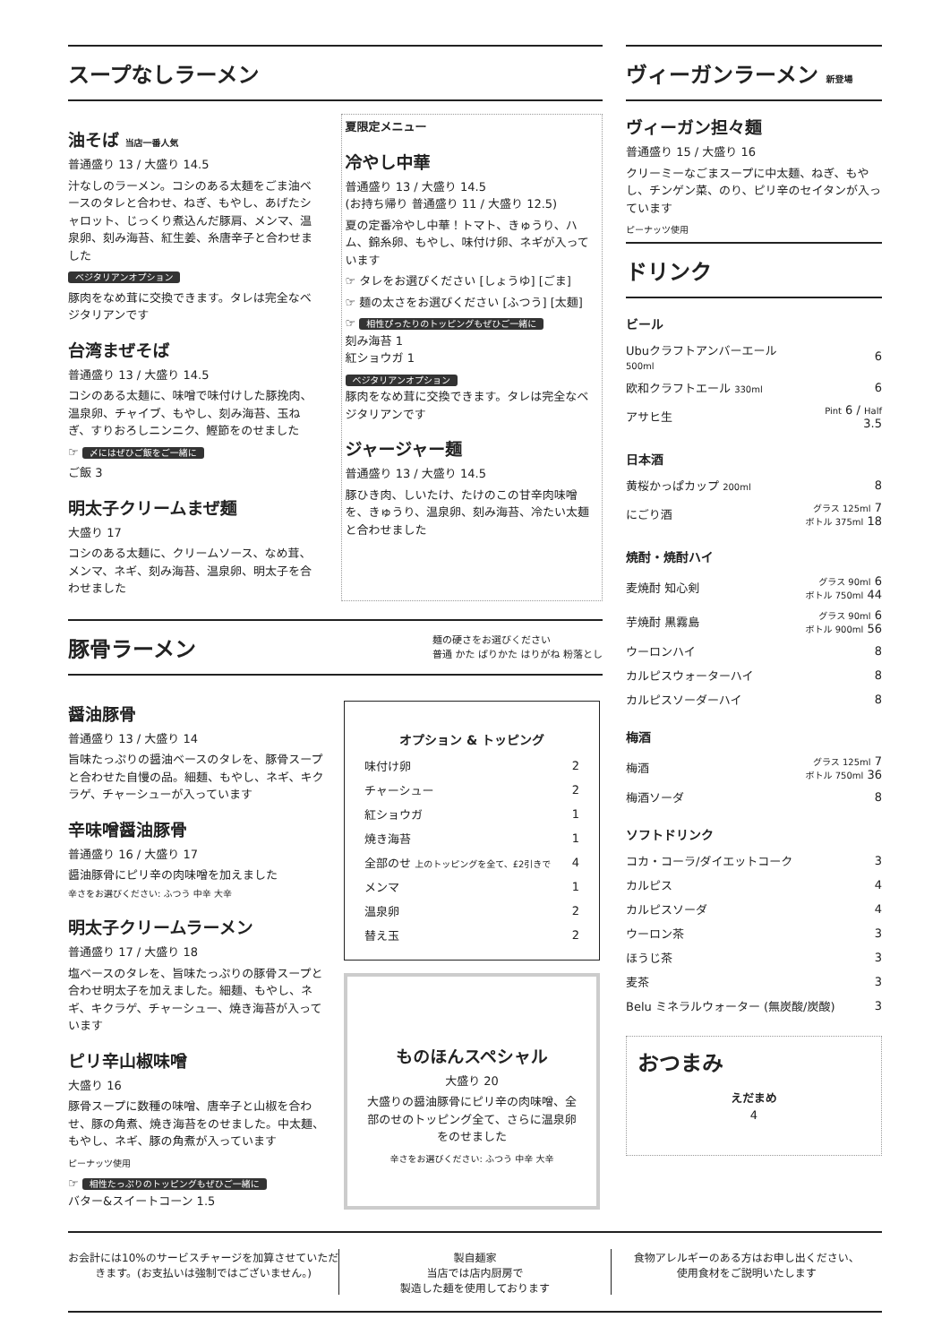スープなしラーメン
油そば 当店一番人気
普通盛り 13 / 大盛り 14.5
汁なしのラーメン。コシのある太麺をごま油ベースのタレと合わせ、ねぎ、もやし、あげたシャロット、じっくり煮込んだ豚肩、メンマ、温泉卵、刻み海苔、紅生姜、糸唐辛子と合わせました
ベジタリアンオプション
豚肉をなめ茸に交換できます。タレは完全なベジタリアンです
台湾まぜそば
普通盛り 13 / 大盛り 14.5
コシのある太麺に、味噌で味付けした豚挽肉、温泉卵、チャイブ、もやし、刻み海苔、玉ねぎ、すりおろしニンニク、鰹節をのせました
☞ 〆にはぜひご飯をご一緒に
ご飯 3
明太子クリームまぜ麺
大盛り 17
コシのある太麺に、クリームソース、なめ茸、メンマ、ネギ、刻み海苔、温泉卵、明太子を合わせました
夏限定メニュー
冷やし中華
普通盛り 13 / 大盛り 14.5
(お持ち帰り 普通盛り 11 / 大盛り 12.5)
夏の定番冷やし中華！トマト、きゅうり、ハム、錦糸卵、もやし、味付け卵、ネギが入っています
☞ タレをお選びください [しょうゆ] [ごま]
☞ 麺の太さをお選びください [ふつう] [太麺]
☞ 相性ぴったりのトッピングもぜひご一緒に
刻み海苔 1
紅ショウガ 1
ベジタリアンオプション
豚肉をなめ茸に交換できます。タレは完全なベジタリアンです
ジャージャー麺
普通盛り 13 / 大盛り 14.5
豚ひき肉、しいたけ、たけのこの甘辛肉味噌を、きゅうり、温泉卵、刻み海苔、冷たい太麺と合わせました
豚骨ラーメン 麺の硬さをお選びください
普通 かた ばりかた はりがね 粉落とし
醤油豚骨
普通盛り 13 / 大盛り 14
旨味たっぷりの醤油ベースのタレを、豚骨スープと合わせた自慢の品。細麺、もやし、ネギ、キクラゲ、チャーシューが入っています
辛味噌醤油豚骨
普通盛り 16 / 大盛り 17
醤油豚骨にピリ辛の肉味噌を加えました
辛さをお選びください: ふつう 中辛 大辛
明太子クリームラーメン
普通盛り 17 / 大盛り 18
塩ベースのタレを、旨味たっぷりの豚骨スープと合わせ明太子を加えました。細麺、もやし、ネギ、キクラゲ、チャーシュー、焼き海苔が入っています
ピリ辛山椒味噌
大盛り 16
豚骨スープに数種の味噌、唐辛子と山椒を合わせ、豚の角煮、焼き海苔をのせました。中太麺、もやし、ネギ、豚の角煮が入っています
ピーナッツ使用
☞ 相性たっぷりのトッピングもぜひご一緒に
バター&スイートコーン 1.5
オプション & トッピング
| 味付け卵 | 2 |
| チャーシュー | 2 |
| 紅ショウガ | 1 |
| 焼き海苔 | 1 |
| 全部のせ 上のトッピングを全て、£2引きで | 4 |
| メンマ | 1 |
| 温泉卵 | 2 |
| 替え玉 | 2 |
ものほんスペシャル
大盛り 20
大盛りの醤油豚骨にピリ辛の肉味噌、全部のせのトッピング全て、さらに温泉卵をのせました
辛さをお選びください: ふつう 中辛 大辛
ヴィーガンラーメン 新登場
ヴィーガン担々麺
普通盛り 15 / 大盛り 16
クリーミーなごまスープに中太麺、ねぎ、もやし、チンゲン菜、のり、ピリ辛のセイタンが入っています
ピーナッツ使用
ドリンク
ビール
| Ubuクラフトアンバーエール 500ml | 6 |
| 欧和クラフトエール 330ml | 6 |
| アサヒ生 | Pint 6 / Half 3.5 |
日本酒
| 黄桜かっぱカップ 200ml | 8 |
| にごり酒 | グラス 125ml 7 ボトル 375ml 18 |
焼酎・焼酎ハイ
| 麦焼酎 知心剣 | グラス 90ml 6 ボトル 750ml 44 |
| 芋焼酎 黒霧島 | グラス 90ml 6 ボトル 900ml 56 |
| ウーロンハイ | 8 |
| カルピスウォーターハイ | 8 |
| カルピスソーダーハイ | 8 |
梅酒
| 梅酒 | グラス 125ml 7 ボトル 750ml 36 |
| 梅酒ソーダ | 8 |
ソフトドリンク
| コカ・コーラ/ダイエットコーク | 3 |
| カルピス | 4 |
| カルピスソーダ | 4 |
| ウーロン茶 | 3 |
| ほうじ茶 | 3 |
| 麦茶 | 3 |
| Belu ミネラルウォーター (無炭酸/炭酸) | 3 |
おつまみ
えだまめ
4
お会計には10%のサービスチャージを加算させていただきます。(お支払いは強制ではございません。)
製自麺家
当店では店内厨房で
製造した麺を使用しております
食物アレルギーのある方はお申し出ください、
使用食材をご説明いたします